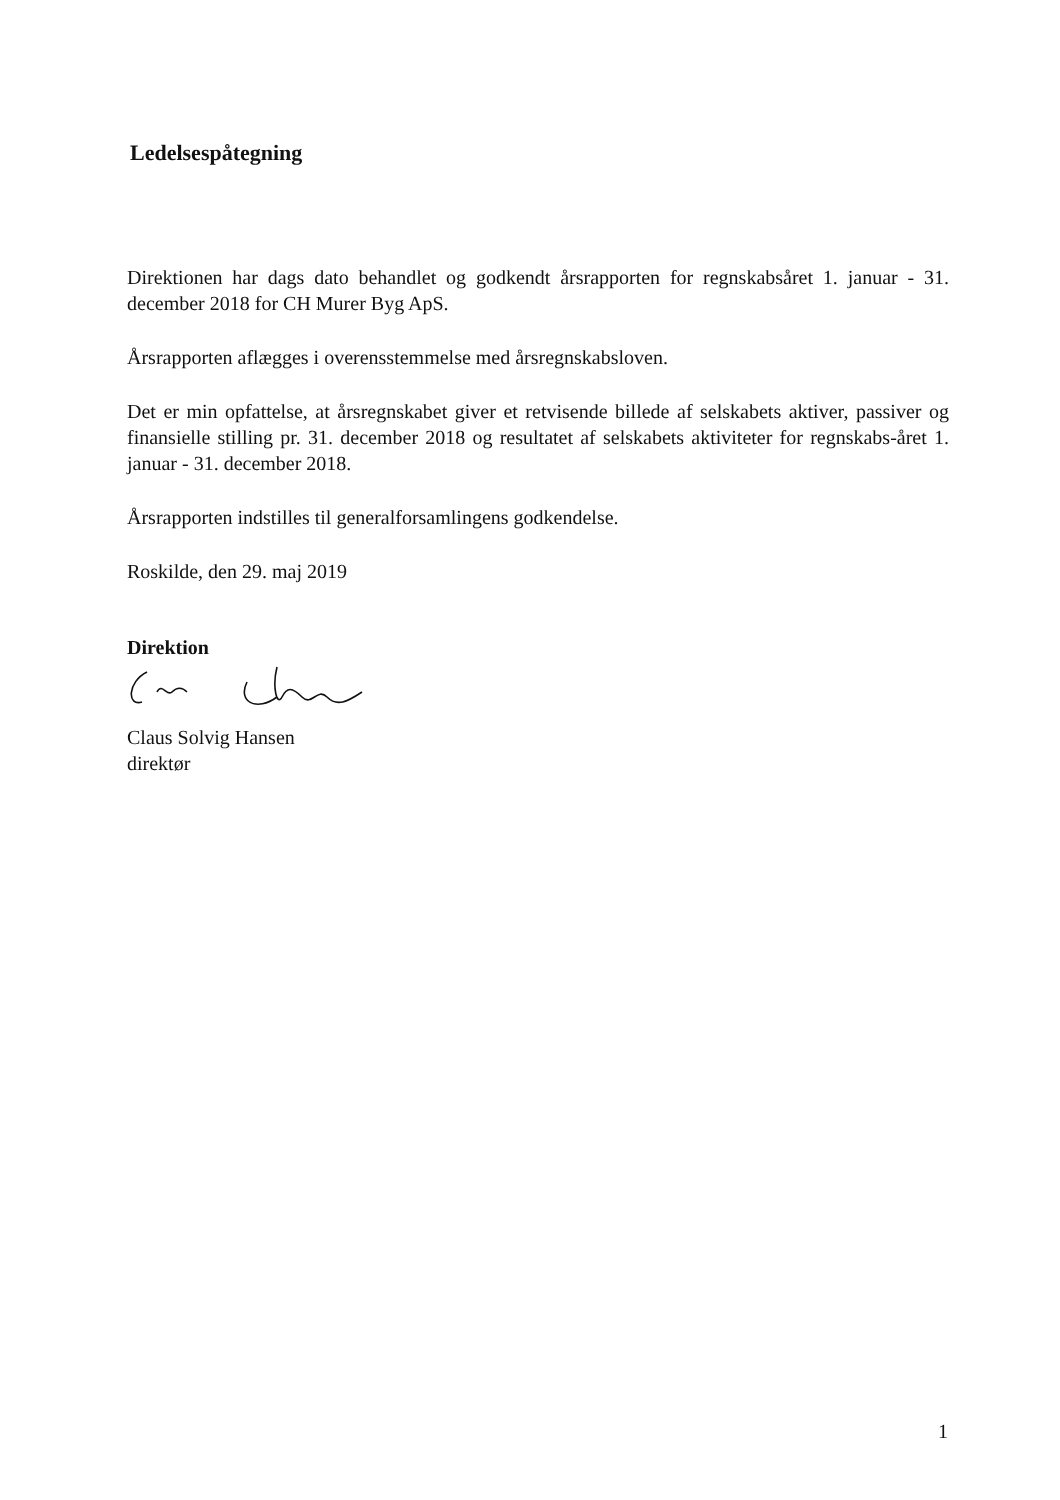Ledelsespåtegning
Direktionen har dags dato behandlet og godkendt årsrapporten for regnskabsåret 1. januar - 31. december 2018 for CH Murer Byg ApS.
Årsrapporten aflægges i overensstemmelse med årsregnskabsloven.
Det er min opfattelse, at årsregnskabet giver et retvisende billede af selskabets aktiver, passiver og finansielle stilling pr. 31. december 2018 og resultatet af selskabets aktiviteter for regnskabs-året 1. januar - 31. december 2018.
Årsrapporten indstilles til generalforsamlingens godkendelse.
Roskilde, den 29. maj 2019
Direktion
Claus Solvig Hansen
direktør
1